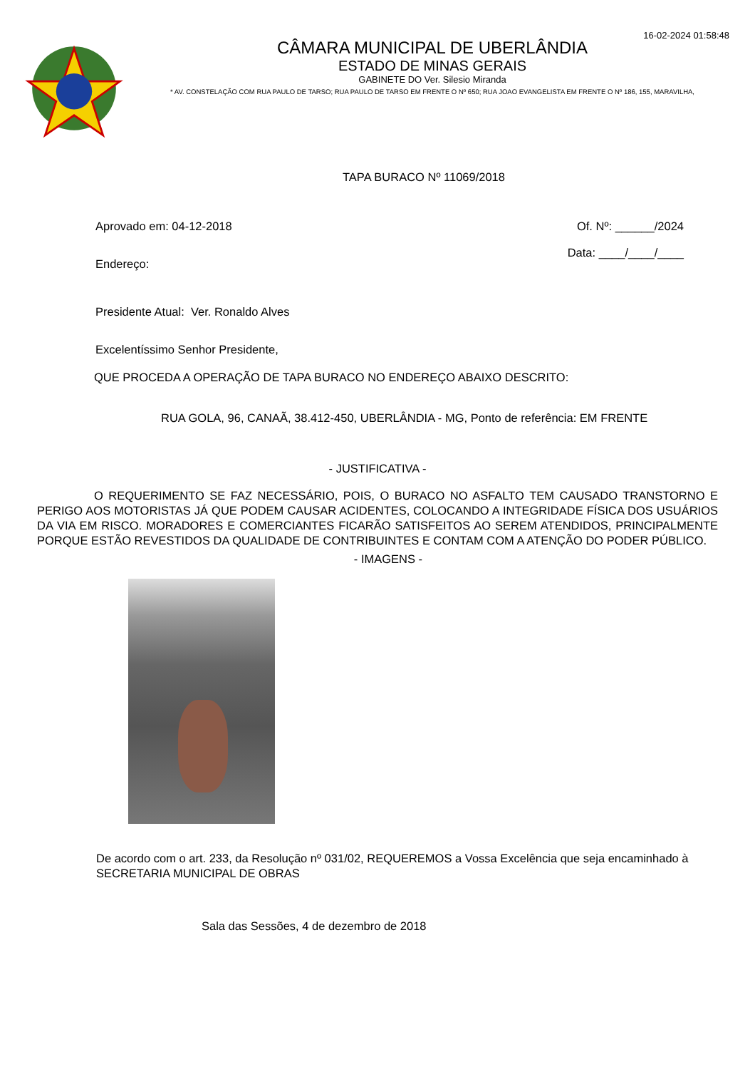16-02-2024 01:58:48
CÂMARA MUNICIPAL DE UBERLÂNDIA
ESTADO DE MINAS GERAIS
GABINETE DO Ver. Silesio Miranda
* AV. CONSTELAÇÃO COM RUA PAULO DE TARSO; RUA PAULO DE TARSO EM FRENTE O Nº 650; RUA JOAO EVANGELISTA EM FRENTE O Nº 186, 155, MARAVILHA,
TAPA BURACO Nº 11069/2018
Aprovado em: 04-12-2018 Of. Nº: ______/2024
Endereço: Data: ____/____/____
Presidente Atual: Ver. Ronaldo Alves
Excelentíssimo Senhor Presidente,
QUE PROCEDA A OPERAÇÃO DE TAPA BURACO NO ENDEREÇO ABAIXO DESCRITO:
RUA GOLA, 96, CANAÃ, 38.412-450, UBERLÂNDIA - MG, Ponto de referência: EM FRENTE
- JUSTIFICATIVA -
O REQUERIMENTO SE FAZ NECESSÁRIO, POIS, O BURACO NO ASFALTO TEM CAUSADO TRANSTORNO E PERIGO AOS MOTORISTAS JÁ QUE PODEM CAUSAR ACIDENTES, COLOCANDO A INTEGRIDADE FÍSICA DOS USUÁRIOS DA VIA EM RISCO. MORADORES E COMERCIANTES FICARÃO SATISFEITOS AO SEREM ATENDIDOS, PRINCIPALMENTE PORQUE ESTÃO REVESTIDOS DA QUALIDADE DE CONTRIBUINTES E CONTAM COM A ATENÇÃO DO PODER PÚBLICO.
- IMAGENS -
De acordo com o art. 233, da Resolução nº 031/02, REQUEREMOS a Vossa Excelência que seja encaminhado à SECRETARIA MUNICIPAL DE OBRAS
Sala das Sessões, 4 de dezembro de 2018